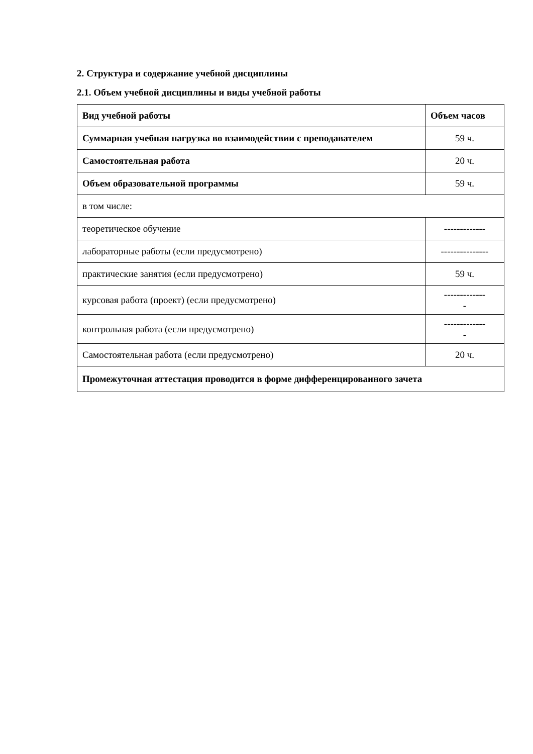2. Структура и содержание учебной дисциплины
2.1. Объем учебной дисциплины и виды учебной работы
| Вид учебной работы | Объем часов |
| --- | --- |
| Суммарная учебная нагрузка во взаимодействии с преподавателем | 59 ч. |
| Самостоятельная работа | 20 ч. |
| Объем образовательной программы | 59 ч. |
| в том числе: | |
| теоретическое обучение | ------------- |
| лабораторные работы (если предусмотрено) | --------------- |
| практические занятия (если предусмотрено) | 59 ч. |
| курсовая работа (проект) (если предусмотрено) | ------------- - |
| контрольная работа (если предусмотрено) | ------------- - |
| Самостоятельная работа (если предусмотрено) | 20 ч. |
| Промежуточная аттестация проводится в форме дифференцированного зачета | |